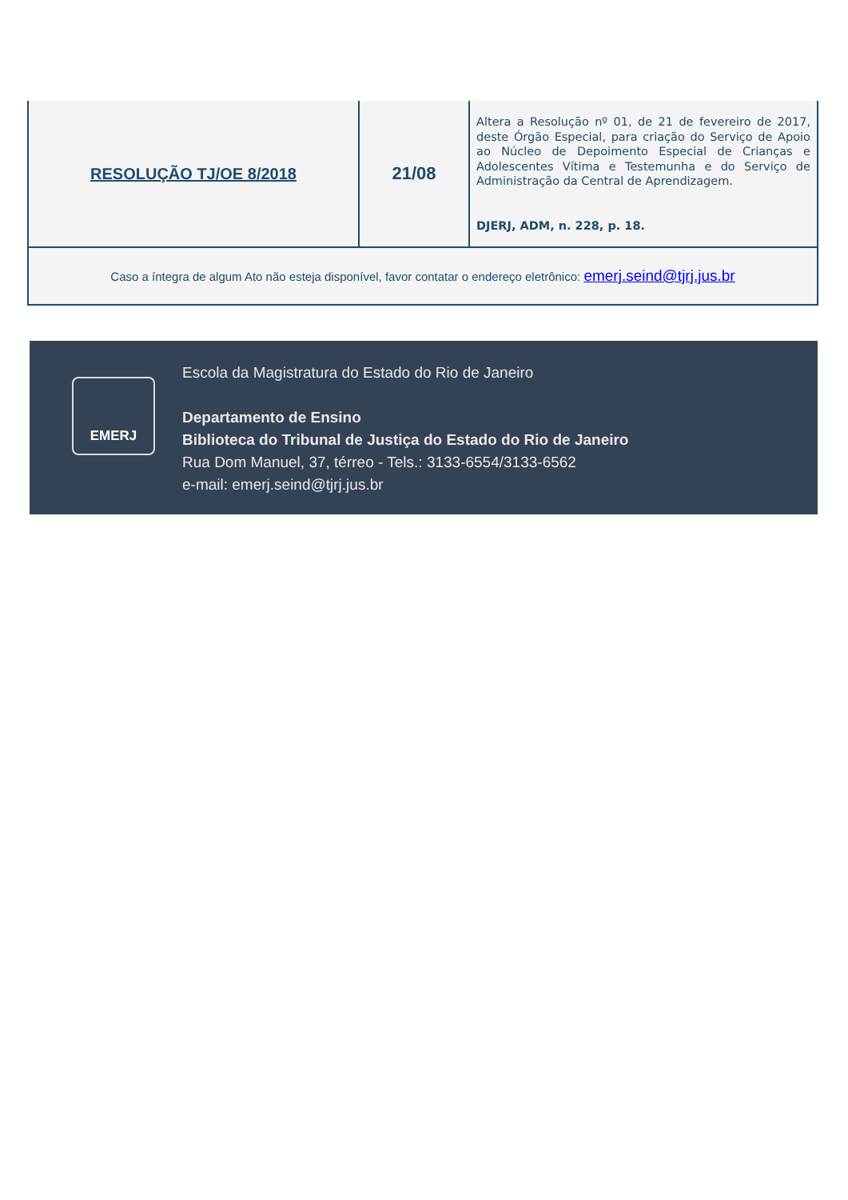| RESOLUÇÃO TJ/OE 8/2018 | 21/08 | Altera a Resolução nº 01, de 21 de fevereiro de 2017, deste Órgão Especial, para criação do Serviço de Apoio ao Núcleo de Depoimento Especial de Crianças e Adolescentes Vítima e Testemunha e do Serviço de Administração da Central de Aprendizagem. DJERJ, ADM, n. 228, p. 18. |
| Caso a íntegra de algum Ato não esteja disponível, favor contatar o endereço eletrônico: emerj.seind@tjrj.jus.br | | |
EMERJ
Escola da Magistratura do Estado do Rio de Janeiro
Departamento de Ensino
Biblioteca do Tribunal de Justiça do Estado do Rio de Janeiro
Rua Dom Manuel, 37, térreo - Tels.: 3133-6554/3133-6562
e-mail: emerj.seind@tjrj.jus.br